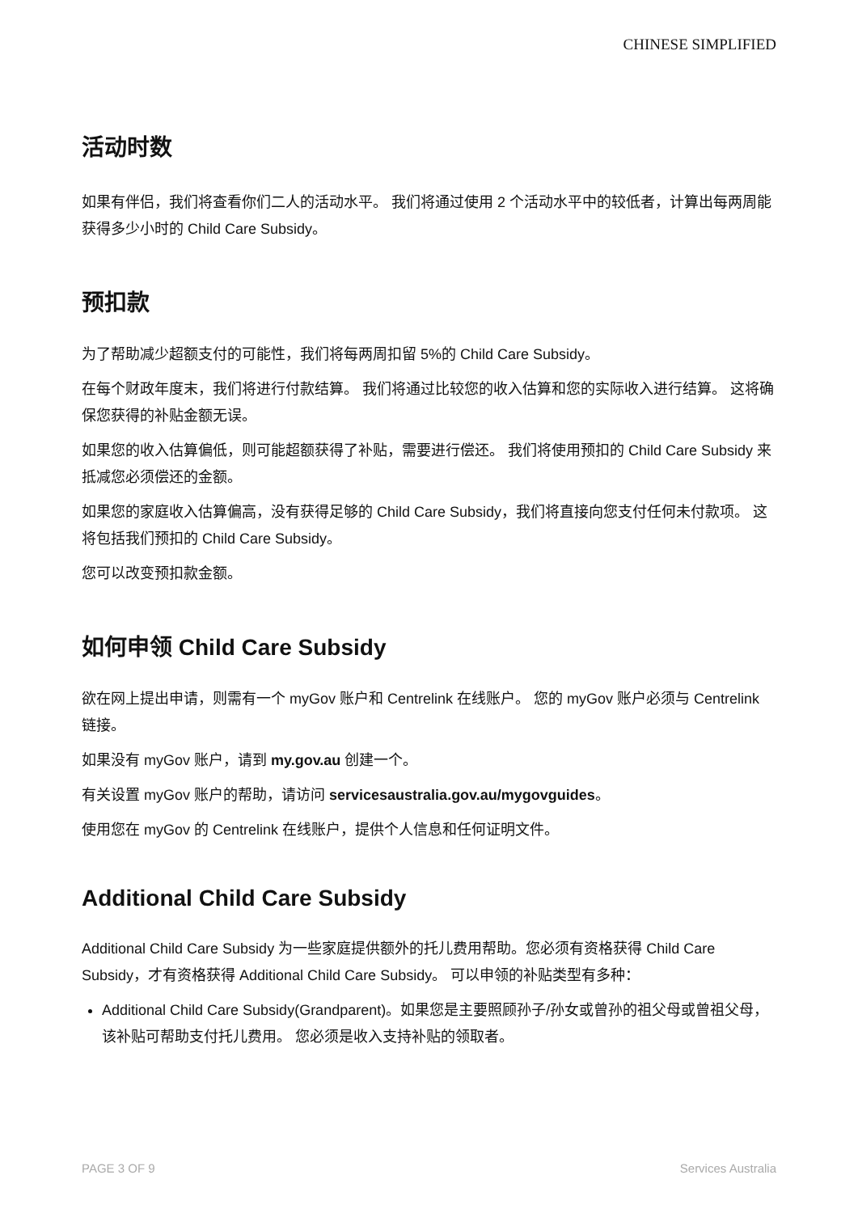CHINESE SIMPLIFIED
活动时数
如果有伴侣，我们将查看你们二人的活动水平。 我们将通过使用 2 个活动水平中的较低者，计算出每两周能获得多少小时的 Child Care Subsidy。
预扣款
为了帮助减少超额支付的可能性，我们将每两周扣留 5%的 Child Care Subsidy。
在每个财政年度末，我们将进行付款结算。 我们将通过比较您的收入估算和您的实际收入进行结算。 这将确保您获得的补贴金额无误。
如果您的收入估算偏低，则可能超额获得了补贴，需要进行偿还。 我们将使用预扣的 Child Care Subsidy 来抵减您必须偿还的金额。
如果您的家庭收入估算偏高，没有获得足够的 Child Care Subsidy，我们将直接向您支付任何未付款项。 这将包括我们预扣的 Child Care Subsidy。
您可以改变预扣款金额。
如何申领 Child Care Subsidy
欲在网上提出申请，则需有一个 myGov 账户和 Centrelink 在线账户。 您的 myGov 账户必须与 Centrelink 链接。
如果没有 myGov 账户，请到 my.gov.au 创建一个。
有关设置 myGov 账户的帮助，请访问 servicesaustralia.gov.au/mygovguides。
使用您在 myGov 的 Centrelink 在线账户，提供个人信息和任何证明文件。
Additional Child Care Subsidy
Additional Child Care Subsidy 为一些家庭提供额外的托儿费用帮助。您必须有资格获得 Child Care Subsidy，才有资格获得 Additional Child Care Subsidy。 可以申领的补贴类型有多种：
Additional Child Care Subsidy(Grandparent)。如果您是主要照顾孙子/孙女或曾孙的祖父母或曾祖父母，该补贴可帮助支付托儿费用。 您必须是收入支持补贴的领取者。
PAGE 3 OF 9 Services Australia